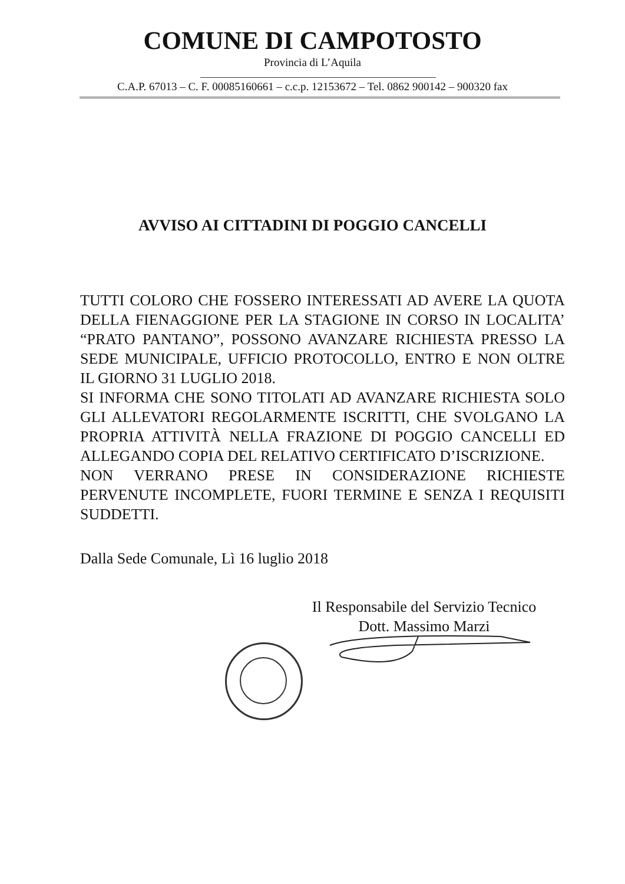COMUNE DI CAMPOTOSTO
Provincia di L’Aquila
C.A.P. 67013 – C. F. 00085160661 – c.c.p. 12153672 – Tel. 0862 900142 – 900320 fax
AVVISO AI CITTADINI DI POGGIO CANCELLI
TUTTI COLORO CHE FOSSERO INTERESSATI AD AVERE LA QUOTA DELLA FIENAGGIONE PER LA STAGIONE IN CORSO IN LOCALITA’ “PRATO PANTANO”, POSSONO AVANZARE RICHIESTA PRESSO LA SEDE MUNICIPALE, UFFICIO PROTOCOLLO, ENTRO E NON OLTRE IL GIORNO 31 LUGLIO 2018.
SI INFORMA CHE SONO TITOLATI AD AVANZARE RICHIESTA SOLO GLI ALLEVATORI REGOLARMENTE ISCRITTI, CHE SVOLGANO LA PROPRIA ATTIVITÀ NELLA FRAZIONE DI POGGIO CANCELLI ED ALLEGANDO COPIA DEL RELATIVO CERTIFICATO D’ISCRIZIONE.
NON VERRANO PRESE IN CONSIDERAZIONE RICHIESTE PERVENUTE INCOMPLETE, FUORI TERMINE E SENZA I REQUISITI SUDDETTI.
Dalla Sede Comunale, Lì 16 luglio 2018
Il Responsabile del Servizio Tecnico
Dott. Massimo Marzi